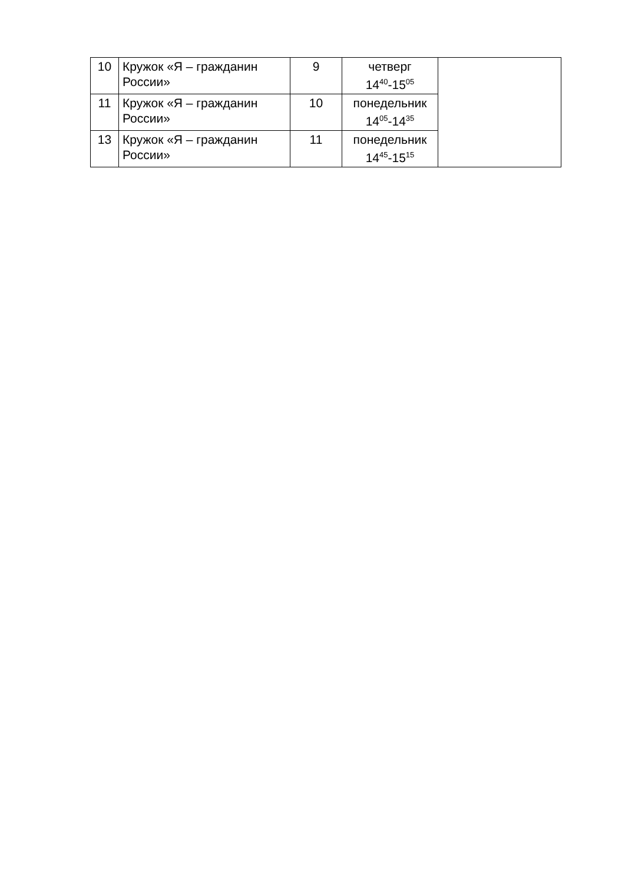| 10 | Кружок «Я – гражданин России» | 9 | четверг 14<sup>40</sup>-15<sup>05</sup> | |
| 11 | Кружок «Я – гражданин России» | 10 | понедельник 14<sup>05</sup>-14<sup>35</sup> | |
| 13 | Кружок «Я – гражданин России» | 11 | понедельник 14<sup>45</sup>-15<sup>15</sup> | |